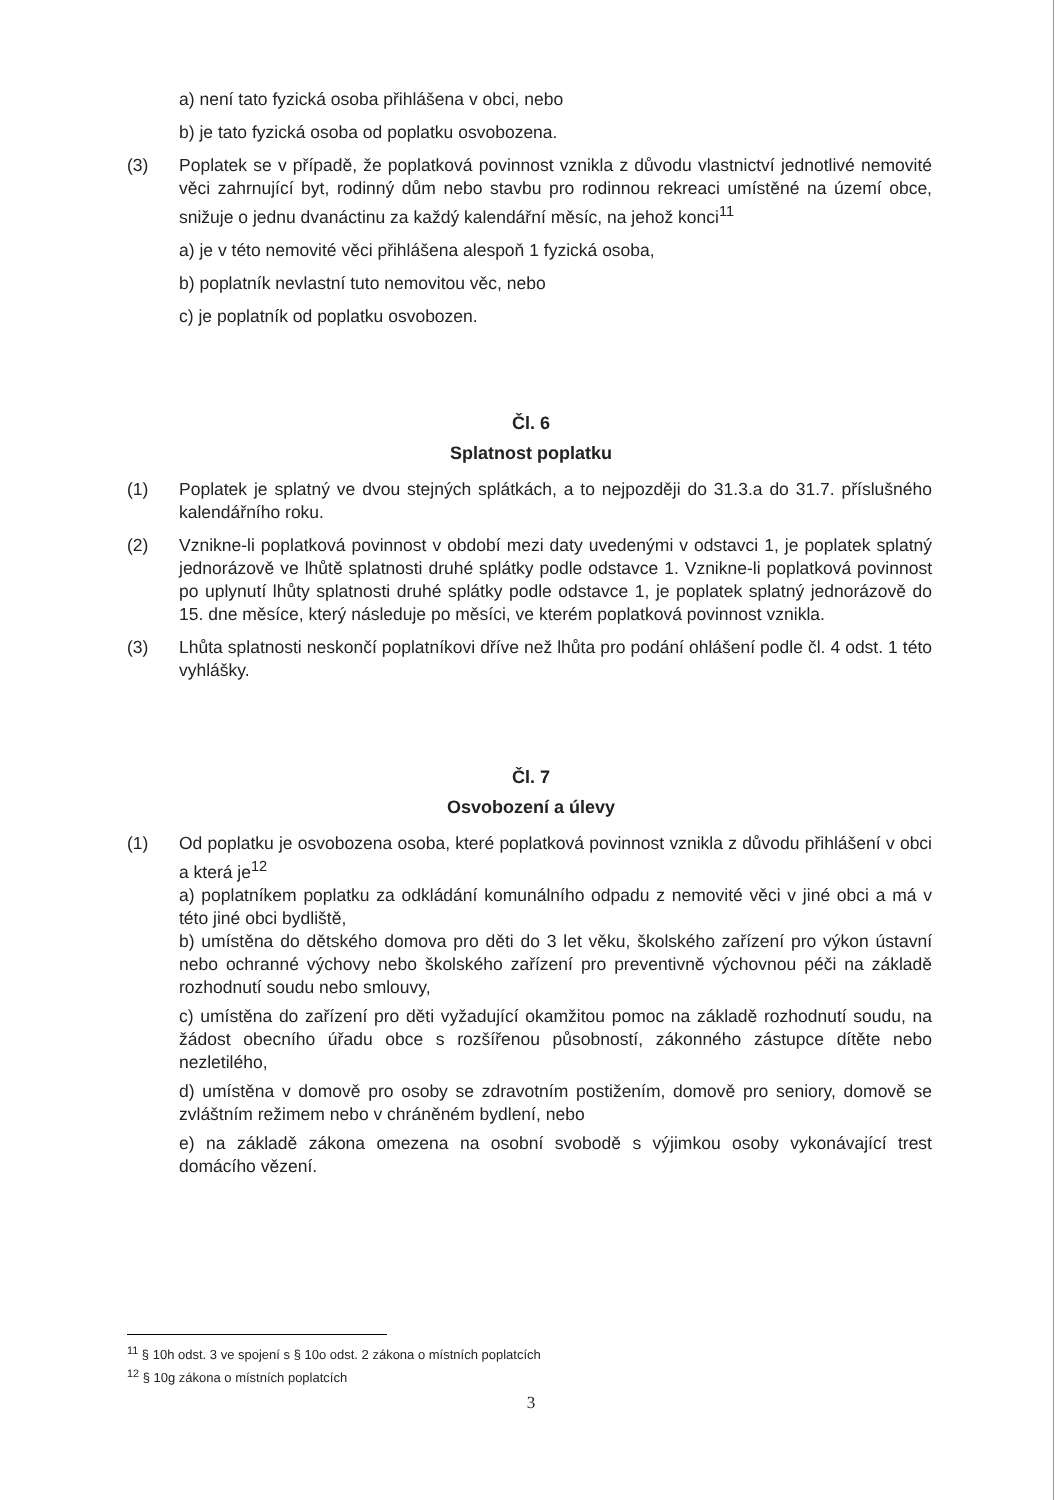a) není tato fyzická osoba přihlášena v obci, nebo
b) je tato fyzická osoba od poplatku osvobozena.
(3) Poplatek se v případě, že poplatková povinnost vznikla z důvodu vlastnictví jednotlivé nemovité věci zahrnující byt, rodinný dům nebo stavbu pro rodinnou rekreaci umístěné na území obce, snižuje o jednu dvanáctinu za každý kalendářní měsíc, na jehož konci<sup>11</sup>
a) je v této nemovité věci přihlášena alespoň 1 fyzická osoba,
b) poplatník nevlastní tuto nemovitou věc, nebo
c) je poplatník od poplatku osvobozen.
Čl. 6
Splatnost poplatku
(1) Poplatek je splatný ve dvou stejných splátkách, a to nejpozději do 31.3.a do 31.7. příslušného kalendářního roku.
(2) Vznikne-li poplatková povinnost v období mezi daty uvedenými v odstavci 1, je poplatek splatný jednorázově ve lhůtě splatnosti druhé splátky podle odstavce 1. Vznikne-li poplatková povinnost po uplynutí lhůty splatnosti druhé splátky podle odstavce 1, je poplatek splatný jednorázově do 15. dne měsíce, který následuje po měsíci, ve kterém poplatková povinnost vznikla.
(3) Lhůta splatnosti neskončí poplatníkovi dříve než lhůta pro podání ohlášení podle čl. 4 odst. 1 této vyhlášky.
Čl. 7
Osvobození a úlevy
(1) Od poplatku je osvobozena osoba, které poplatková povinnost vznikla z důvodu přihlášení v obci a která je<sup>12</sup>
a) poplatníkem poplatku za odkládání komunálního odpadu z nemovité věci v jiné obci a má v této jiné obci bydliště,
b) umístěna do dětského domova pro děti do 3 let věku, školského zařízení pro výkon ústavní nebo ochranné výchovy nebo školského zařízení pro preventivně výchovnou péči na základě rozhodnutí soudu nebo smlouvy,
c) umístěna do zařízení pro děti vyžadující okamžitou pomoc na základě rozhodnutí soudu, na žádost obecního úřadu obce s rozšířenou působností, zákonného zástupce dítěte nebo nezletilého,
d) umístěna v domově pro osoby se zdravotním postižením, domově pro seniory, domově se zvláštním režimem nebo v chráněném bydlení, nebo
e) na základě zákona omezena na osobní svobodě s výjimkou osoby vykonávající trest domácího vězení.
<sup>11</sup> § 10h odst. 3 ve spojení s § 10o odst. 2 zákona o místních poplatcích
<sup>12</sup> § 10g zákona o místních poplatcích
3